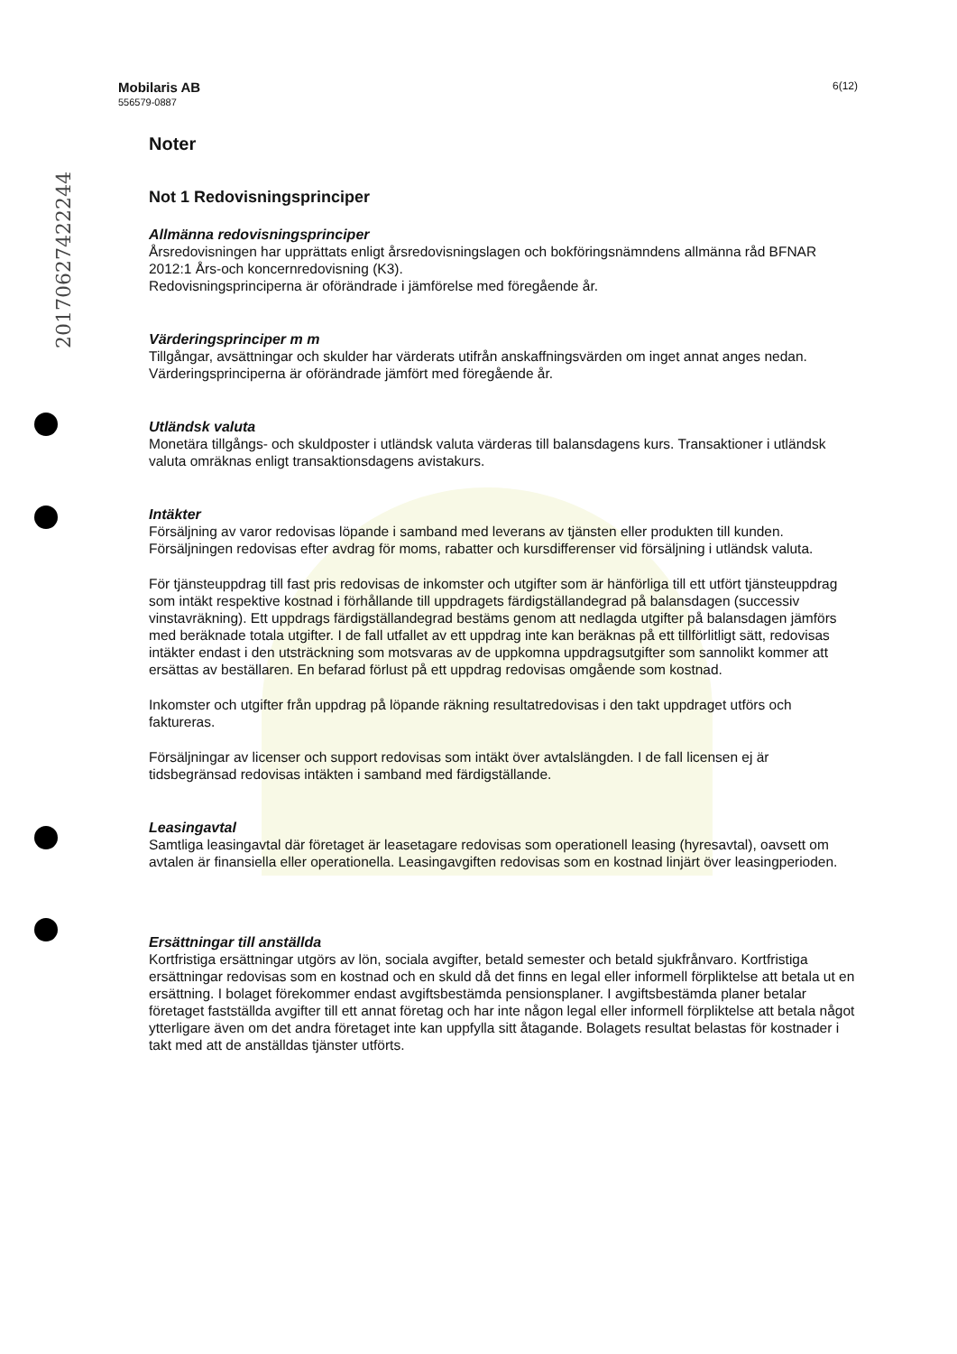20170627422244
Mobilaris AB
556579-0887
6(12)
Noter
Not 1 Redovisningsprinciper
Allmänna redovisningsprinciper
Årsredovisningen har upprättats enligt årsredovisningslagen och bokföringsnämndens allmänna råd BFNAR 2012:1 Års-och koncernredovisning (K3).
Redovisningsprinciperna är oförändrade i jämförelse med föregående år.
Värderingsprinciper m m
Tillgångar, avsättningar och skulder har värderats utifrån anskaffningsvärden om inget annat anges nedan. Värderingsprinciperna är oförändrade jämfört med föregående år.
Utländsk valuta
Monetära tillgångs- och skuldposter i utländsk valuta värderas till balansdagens kurs. Transaktioner i utländsk valuta omräknas enligt transaktionsdagens avistakurs.
Intäkter
Försäljning av varor redovisas löpande i samband med leverans av tjänsten eller produkten till kunden. Försäljningen redovisas efter avdrag för moms, rabatter och kursdifferenser vid försäljning i utländsk valuta.
För tjänsteuppdrag till fast pris redovisas de inkomster och utgifter som är hänförliga till ett utfört tjänsteuppdrag som intäkt respektive kostnad i förhållande till uppdragets färdigställandegrad på balansdagen (successiv vinstavräkning). Ett uppdrags färdigställandegrad bestäms genom att nedlagda utgifter på balansdagen jämförs med beräknade totala utgifter. I de fall utfallet av ett uppdrag inte kan beräknas på ett tillförlitligt sätt, redovisas intäkter endast i den utsträckning som motsvaras av de uppkomna uppdragsutgifter som sannolikt kommer att ersättas av beställaren. En befarad förlust på ett uppdrag redovisas omgående som kostnad.
Inkomster och utgifter från uppdrag på löpande räkning resultatredovisas i den takt uppdraget utförs och faktureras.
Försäljningar av licenser och support redovisas som intäkt över avtalslängden. I de fall licensen ej är tidsbegränsad redovisas intäkten i samband med färdigställande.
Leasingavtal
Samtliga leasingavtal där företaget är leasetagare redovisas som operationell leasing (hyresavtal), oavsett om avtalen är finansiella eller operationella. Leasingavgiften redovisas som en kostnad linjärt över leasingperioden.
Ersättningar till anställda
Kortfristiga ersättningar utgörs av lön, sociala avgifter, betald semester och betald sjukfrånvaro. Kortfristiga ersättningar redovisas som en kostnad och en skuld då det finns en legal eller informell förpliktelse att betala ut en ersättning. I bolaget förekommer endast avgiftsbestämda pensionsplaner. I avgiftsbestämda planer betalar företaget fastställda avgifter till ett annat företag och har inte någon legal eller informell förpliktelse att betala något ytterligare även om det andra företaget inte kan uppfylla sitt åtagande. Bolagets resultat belastas för kostnader i takt med att de anställdas tjänster utförts.